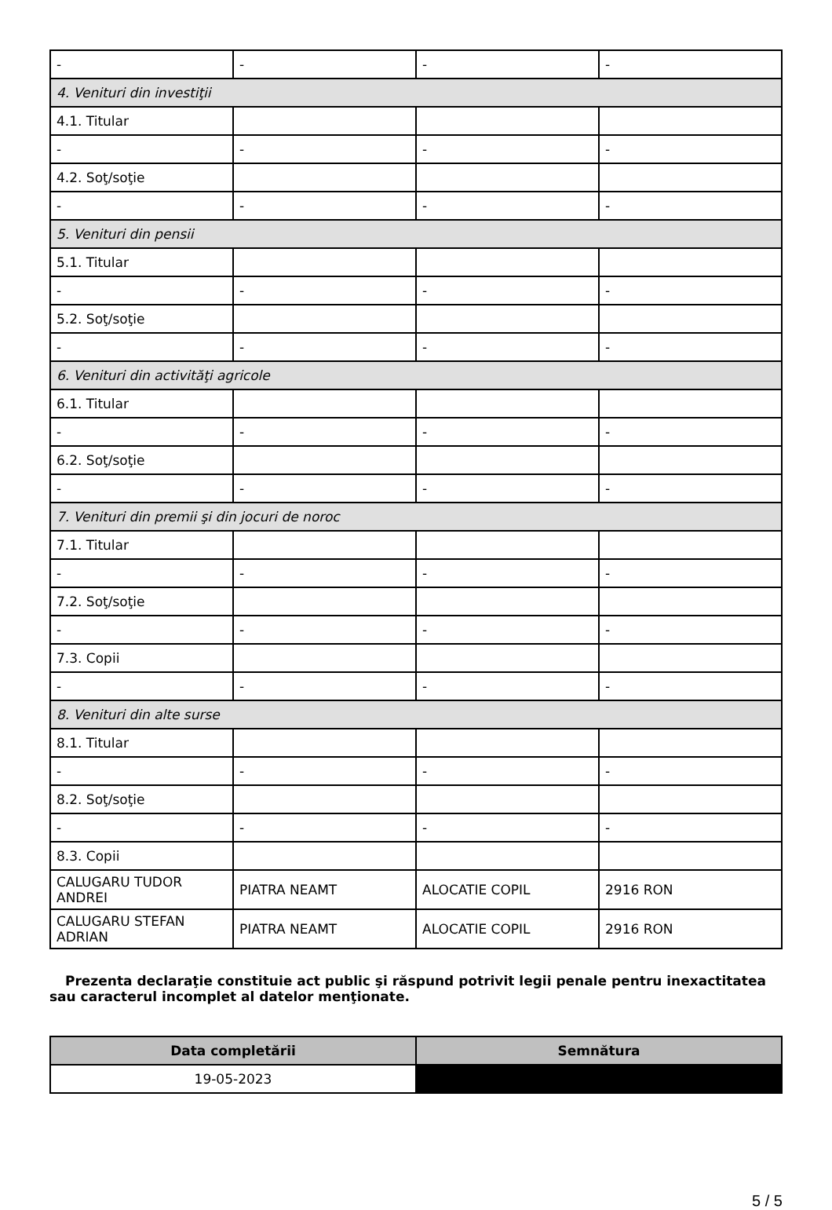| - | - | - | - |
| 4. Venituri din investiţii | | | |
| 4.1. Titular | | | |
| - | - | - | - |
| 4.2. Soţ/soţie | | | |
| - | - | - | - |
| 5. Venituri din pensii | | | |
| 5.1. Titular | | | |
| - | - | - | - |
| 5.2. Soţ/soţie | | | |
| - | - | - | - |
| 6. Venituri din activităţi agricole | | | |
| 6.1. Titular | | | |
| - | - | - | - |
| 6.2. Soţ/soţie | | | |
| - | - | - | - |
| 7. Venituri din premii şi din jocuri de noroc | | | |
| 7.1. Titular | | | |
| - | - | - | - |
| 7.2. Soţ/soţie | | | |
| - | - | - | - |
| 7.3. Copii | | | |
| - | - | - | - |
| 8. Venituri din alte surse | | | |
| 8.1. Titular | | | |
| - | - | - | - |
| 8.2. Soţ/soţie | | | |
| - | - | - | - |
| 8.3. Copii | | | |
| CALUGARU TUDOR ANDREI | PIATRA NEAMT | ALOCATIE COPIL | 2916 RON |
| CALUGARU STEFAN ADRIAN | PIATRA NEAMT | ALOCATIE COPIL | 2916 RON |
Prezenta declaraţie constituie act public şi răspund potrivit legii penale pentru inexactitatea sau caracterul incomplet al datelor menţionate.
| Data completării | Semnătura |
| --- | --- |
| 19-05-2023 | |
5 / 5